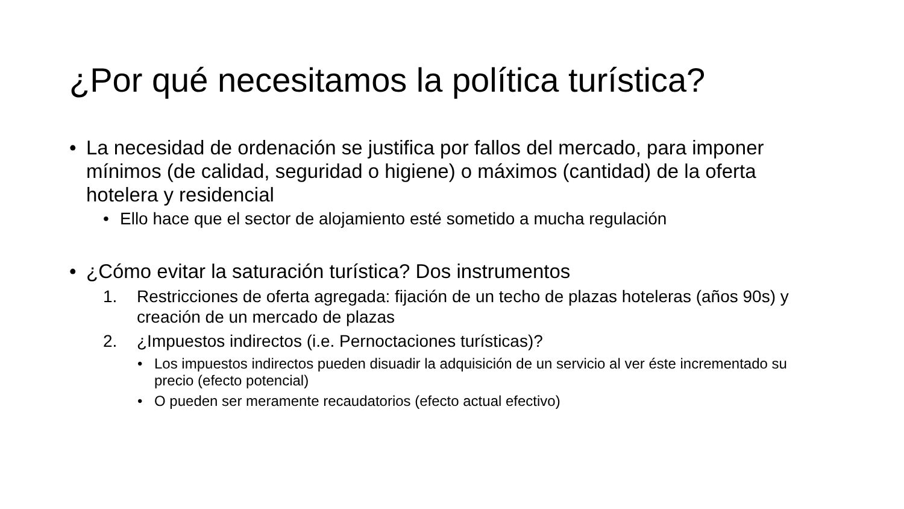¿Por qué necesitamos la política turística?
• La necesidad de ordenación se justifica por fallos del mercado, para imponer mínimos (de calidad, seguridad o higiene) o máximos (cantidad) de la oferta hotelera y residencial
• Ello hace que el sector de alojamiento esté sometido a mucha regulación
• ¿Cómo evitar la saturación turística? Dos instrumentos
1. Restricciones de oferta agregada: fijación de un techo de plazas hoteleras (años 90s) y creación de un mercado de plazas
2. ¿Impuestos indirectos (i.e. Pernoctaciones turísticas)?
• Los impuestos indirectos pueden disuadir la adquisición de un servicio al ver éste incrementado su precio (efecto potencial)
• O pueden ser meramente recaudatorios (efecto actual efectivo)